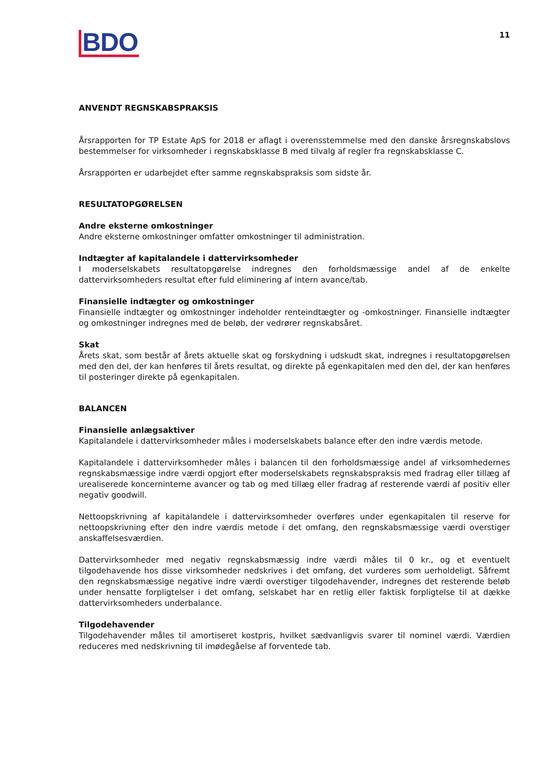BDO
11
ANVENDT REGNSKABSPRAKSIS
Årsrapporten for TP Estate ApS for 2018 er aflagt i overensstemmelse med den danske årsregnskabslovs bestemmelser for virksomheder i regnskabsklasse B med tilvalg af regler fra regnskabsklasse C.
Årsrapporten er udarbejdet efter samme regnskabspraksis som sidste år.
RESULTATOPGØRELSEN
Andre eksterne omkostninger
Andre eksterne omkostninger omfatter omkostninger til administration.
Indtægter af kapitalandele i dattervirksomheder
I moderselskabets resultatopgørelse indregnes den forholdsmæssige andel af de enkelte dattervirksomheders resultat efter fuld eliminering af intern avance/tab.
Finansielle indtægter og omkostninger
Finansielle indtægter og omkostninger indeholder renteindtægter og -omkostninger. Finansielle indtægter og omkostninger indregnes med de beløb, der vedrører regnskabsåret.
Skat
Årets skat, som består af årets aktuelle skat og forskydning i udskudt skat, indregnes i resultatopgørelsen med den del, der kan henføres til årets resultat, og direkte på egenkapitalen med den del, der kan henføres til posteringer direkte på egenkapitalen.
BALANCEN
Finansielle anlægsaktiver
Kapitalandele i dattervirksomheder måles i moderselskabets balance efter den indre værdis metode.
Kapitalandele i dattervirksomheder måles i balancen til den forholdsmæssige andel af virksomhedernes regnskabsmæssige indre værdi opgjort efter moderselskabets regnskabspraksis med fradrag eller tillæg af urealiserede koncerninterne avancer og tab og med tillæg eller fradrag af resterende værdi af positiv eller negativ goodwill.
Nettoopskrivning af kapitalandele i dattervirksomheder overføres under egenkapitalen til reserve for nettoopskrivning efter den indre værdis metode i det omfang, den regnskabsmæssige værdi overstiger anskaffelsesværdien.
Dattervirksomheder med negativ regnskabsmæssig indre værdi måles til 0 kr., og et eventuelt tilgodehavende hos disse virksomheder nedskrives i det omfang, det vurderes som uerholdeligt. Såfremt den regnskabsmæssige negative indre værdi overstiger tilgodehavender, indregnes det resterende beløb under hensatte forpligtelser i det omfang, selskabet har en retlig eller faktisk forpligtelse til at dække dattervirksomheders underbalance.
Tilgodehavender
Tilgodehavender måles til amortiseret kostpris, hvilket sædvanligvis svarer til nominel værdi. Værdien reduceres med nedskrivning til imødegåelse af forventede tab.